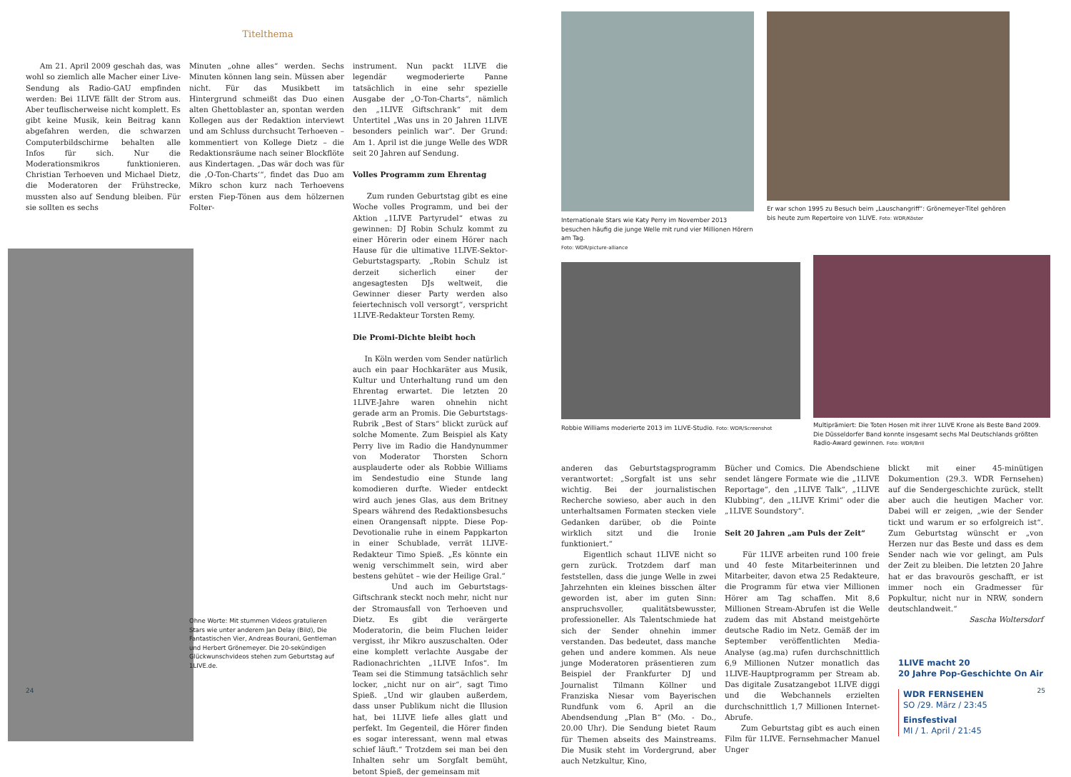Titelthema
Am 21. April 2009 geschah das, was wohl so ziemlich alle Macher einer Live-Sendung als Radio-GAU empfinden werden: Bei 1LIVE fällt der Strom aus. Aber teuflischerweise nicht komplett. Es gibt keine Musik, kein Beitrag kann abgefahren werden, die schwarzen Computerbildschirme behalten alle Infos für sich. Nur die Moderationsmikros funktionieren. Christian Terhoeven und Michael Dietz, die Moderatoren der Frühstrecke, mussten also auf Sendung bleiben. Für sie sollten es sechs
Minuten „ohne alles“ werden. Sechs Minuten können lang sein. Müssen aber nicht. Für das Musikbett im Hintergrund schmeißt das Duo einen alten Ghettoblaster an, spontan werden Kollegen aus der Redaktion interviewt und am Schluss durchsucht Terhoeven – kommentiert von Kollege Dietz – die Redaktionsräume nach seiner Blockflöte aus Kindertagen. „Das wär doch was für die ‚O-Ton-Charts‘“, findet das Duo am Mikro schon kurz nach Terhoevens ersten Fiep-Tönen aus dem hölzernen Folter-
Ohne Worte: Mit stummen Videos gratulieren Stars wie unter anderem Jan Delay (Bild), Die Fantastischen Vier, Andreas Bourani, Gentleman und Herbert Grönemeyer. Die 20-sekündigen Glückwunschvideos stehen zum Geburtstag auf 1LIVE.de.
instrument. Nun packt 1LIVE die legendär wegmoderierte Panne tatsächlich in eine sehr spezielle Ausgabe der „O-Ton-Charts“, nämlich den „1LIVE Giftschrank“ mit dem Untertitel „Was uns in 20 Jahren 1LIVE besonders peinlich war“. Der Grund: Am 1. April ist die junge Welle des WDR seit 20 Jahren auf Sendung.
Volles Programm zum Ehrentag
Zum runden Geburtstag gibt es eine Woche volles Programm, und bei der Aktion „1LIVE Partyrudel“ etwas zu gewinnen: DJ Robin Schulz kommt zu einer Hörerin oder einem Hörer nach Hause für die ultimative 1LIVE-Sektor-Geburtstagsparty. „Robin Schulz ist derzeit sicherlich einer der angesagtesten DJs weltweit, die Gewinner dieser Party werden also feiertechnisch voll versorgt“, verspricht 1LIVE-Redakteur Torsten Remy.
Die Promi-Dichte bleibt hoch
In Köln werden vom Sender natürlich auch ein paar Hochkaräter aus Musik, Kultur und Unterhaltung rund um den Ehrentag erwartet. Die letzten 20 1LIVE-Jahre waren ohnehin nicht gerade arm an Promis. Die Geburtstags-Rubrik „Best of Stars“ blickt zurück auf solche Momente. Zum Beispiel als Katy Perry live im Radio die Handynummer von Moderator Thorsten Schorn ausplauderte oder als Robbie Williams im Sendestudio eine Stunde lang komodieren durfte. Wieder entdeckt wird auch jenes Glas, aus dem Britney Spears während des Redaktionsbesuchs einen Orangensaft nippte. Diese Pop-Devotionalie ruhe in einem Pappkarton in einer Schublade, verrät 1LIVE-Redakteur Timo Spieß. „Es könnte ein wenig verschimmelt sein, wird aber bestens gehütet – wie der Heilige Gral.“
Und auch im Geburtstags-Giftschrank steckt noch mehr, nicht nur der Stromausfall von Terhoeven und Dietz. Es gibt die verärgerte Moderatorin, die beim Fluchen leider vergisst, ihr Mikro auszuschalten. Oder eine komplett verlachte Ausgabe der Radionachrichten „1LIVE Infos“. Im Team sei die Stimmung tatsächlich sehr locker, „nicht nur on air“, sagt Timo Spieß. „Und wir glauben außerdem, dass unser Publikum nicht die Illusion hat, bei 1LIVE liefe alles glatt und perfekt. Im Gegenteil, die Hörer finden es sogar interessant, wenn mal etwas schief läuft.“ Trotzdem sei man bei den Inhalten sehr um Sorgfalt bemüht, betont Spieß, der gemeinsam mit
24
Internationale Stars wie Katy Perry im November 2013 besuchen häufig die junge Welle mit rund vier Millionen Hörern am Tag.
Foto: WDR/picture-alliance
Er war schon 1995 zu Besuch beim „Lauschangriff“: Grönemeyer-Titel gehören bis heute zum Repertoire von 1LIVE. Foto: WDR/Köster
Robbie Williams moderierte 2013 im 1LIVE-Studio. Foto: WDR/Screenshot
Multiprämiert: Die Toten Hosen mit ihrer 1LIVE Krone als Beste Band 2009. Die Düsseldorfer Band konnte insgesamt sechs Mal Deutschlands größten Radio-Award gewinnen. Foto: WDR/Brill
anderen das Geburtstagsprogramm verantwortet: „Sorgfalt ist uns sehr wichtig. Bei der journalistischen Recherche sowieso, aber auch in den unterhaltsamen Formaten stecken viele Gedanken darüber, ob die Pointe wirklich sitzt und die Ironie funktioniert.“
Eigentlich schaut 1LIVE nicht so gern zurück. Trotzdem darf man feststellen, dass die junge Welle in zwei Jahrzehnten ein kleines bisschen älter geworden ist, aber im guten Sinn: anspruchsvoller, qualitätsbewusster, professioneller. Als Talentschmiede hat sich der Sender ohnehin immer verstanden. Das bedeutet, dass manche gehen und andere kommen. Als neue junge Moderatoren präsentieren zum Beispiel der Frankfurter DJ und Journalist Tilmann Köllner und Franziska Niesar vom Bayerischen Rundfunk vom 6. April an die Abendsendung „Plan B“ (Mo. - Do., 20.00 Uhr). Die Sendung bietet Raum für Themen abseits des Mainstreams. Die Musik steht im Vordergrund, aber auch Netzkultur, Kino,
Bücher und Comics. Die Abendschiene sendet längere Formate wie die „1LIVE Reportage“, den „1LIVE Talk“, „1LIVE Klubbing“, den „1LIVE Krimi“ oder die „1LIVE Soundstory“.
Seit 20 Jahren „am Puls der Zeit“
Für 1LIVE arbeiten rund 100 freie und 40 feste Mitarbeiterinnen und Mitarbeiter, davon etwa 25 Redakteure, die Programm für etwa vier Millionen Hörer am Tag schaffen. Mit 8,6 Millionen Stream-Abrufen ist die Welle zudem das mit Abstand meistgehörte deutsche Radio im Netz. Gemäß der im September veröffentlichten Media-Analyse (ag.ma) rufen durchschnittlich 6,9 Millionen Nutzer monatlich das 1LIVE-Hauptprogramm per Stream ab. Das digitale Zusatzangebot 1LIVE diggi und die Webchannels erzielten durchschnittlich 1,7 Millionen Internet-Abrufe.
Zum Geburtstag gibt es auch einen Film für 1LIVE. Fernsehmacher Manuel Unger
blickt mit einer 45-minütigen Dokumention (29.3. WDR Fernsehen) auf die Sendergeschichte zurück, stellt aber auch die heutigen Macher vor. Dabei will er zeigen, „wie der Sender tickt und warum er so erfolgreich ist“. Zum Geburtstag wünscht er „von Herzen nur das Beste und dass es dem Sender nach wie vor gelingt, am Puls der Zeit zu bleiben. Die letzten 20 Jahre hat er das bravourös geschafft, er ist immer noch ein Gradmesser für Popkultur, nicht nur in NRW, sondern deutschlandweit.“
Sascha Woltersdorf
1LIVE macht 20
20 Jahre Pop-Geschichte On Air
WDR FERNSEHEN
SO /29. März / 23:45
Einsfestival
MI / 1. April / 21:45
25